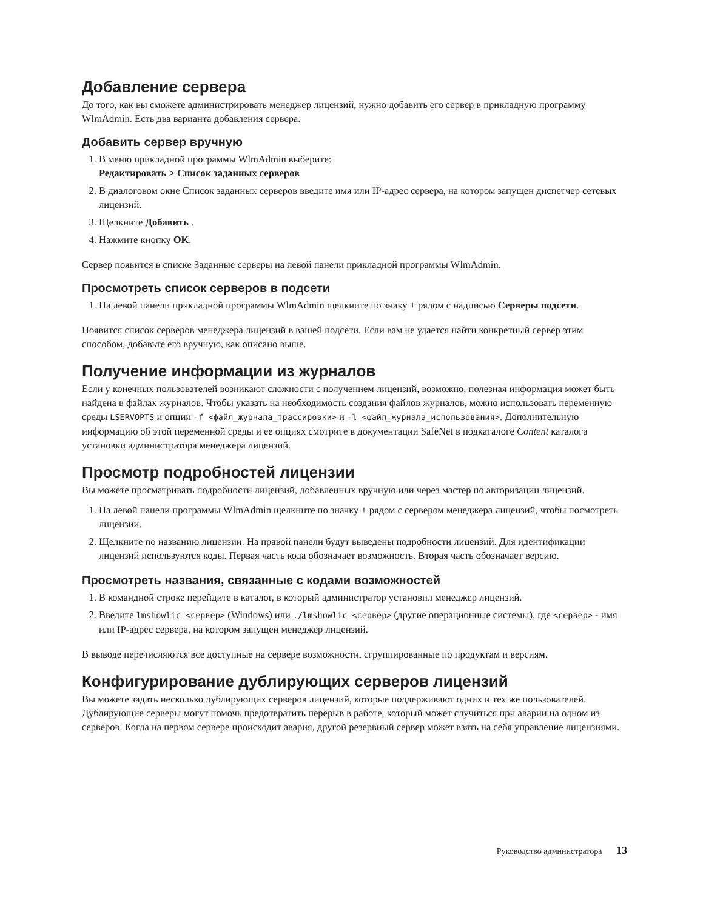Добавление сервера
До того, как вы сможете администрировать менеджер лицензий, нужно добавить его сервер в прикладную программу WlmAdmin. Есть два варианта добавления сервера.
Добавить сервер вручную
1. В меню прикладной программы WlmAdmin выберите:
Редактировать > Список заданных серверов
2. В диалоговом окне Список заданных серверов введите имя или IP-адрес сервера, на котором запущен диспетчер сетевых лицензий.
3. Щелкните Добавить .
4. Нажмите кнопку OK.
Сервер появится в списке Заданные серверы на левой панели прикладной программы WlmAdmin.
Просмотреть список серверов в подсети
1. На левой панели прикладной программы WlmAdmin щелкните по знаку + рядом с надписью Серверы подсети.
Появится список серверов менеджера лицензий в вашей подсети. Если вам не удается найти конкретный сервер этим способом, добавьте его вручную, как описано выше.
Получение информации из журналов
Если у конечных пользователей возникают сложности с получением лицензий, возможно, полезная информация может быть найдена в файлах журналов. Чтобы указать на необходимость создания файлов журналов, можно использовать переменную среды LSERVOPTS и опции -f <файл_журнала_трассировки> и -l <файл_журнала_использования>. Дополнительную информацию об этой переменной среды и ее опциях смотрите в документации SafeNet в подкаталоге Content каталога установки администратора менеджера лицензий.
Просмотр подробностей лицензии
Вы можете просматривать подробности лицензий, добавленных вручную или через мастер по авторизации лицензий.
1. На левой панели программы WlmAdmin щелкните по значку + рядом с сервером менеджера лицензий, чтобы посмотреть лицензии.
2. Щелкните по названию лицензии. На правой панели будут выведены подробности лицензий. Для идентификации лицензий используются коды. Первая часть кода обозначает возможность. Вторая часть обозначает версию.
Просмотреть названия, связанные с кодами возможностей
1. В командной строке перейдите в каталог, в который администратор установил менеджер лицензий.
2. Введите lmshowlic <сервер> (Windows) или ./lmshowlic <сервер> (другие операционные системы), где <сервер> - имя или IP-адрес сервера, на котором запущен менеджер лицензий.
В выводе перечисляются все доступные на сервере возможности, сгруппированные по продуктам и версиям.
Конфигурирование дублирующих серверов лицензий
Вы можете задать несколько дублирующих серверов лицензий, которые поддерживают одних и тех же пользователей. Дублирующие серверы могут помочь предотвратить перерыв в работе, который может случиться при аварии на одном из серверов. Когда на первом сервере происходит авария, другой резервный сервер может взять на себя управление лицензиями.
Руководство администратора 13